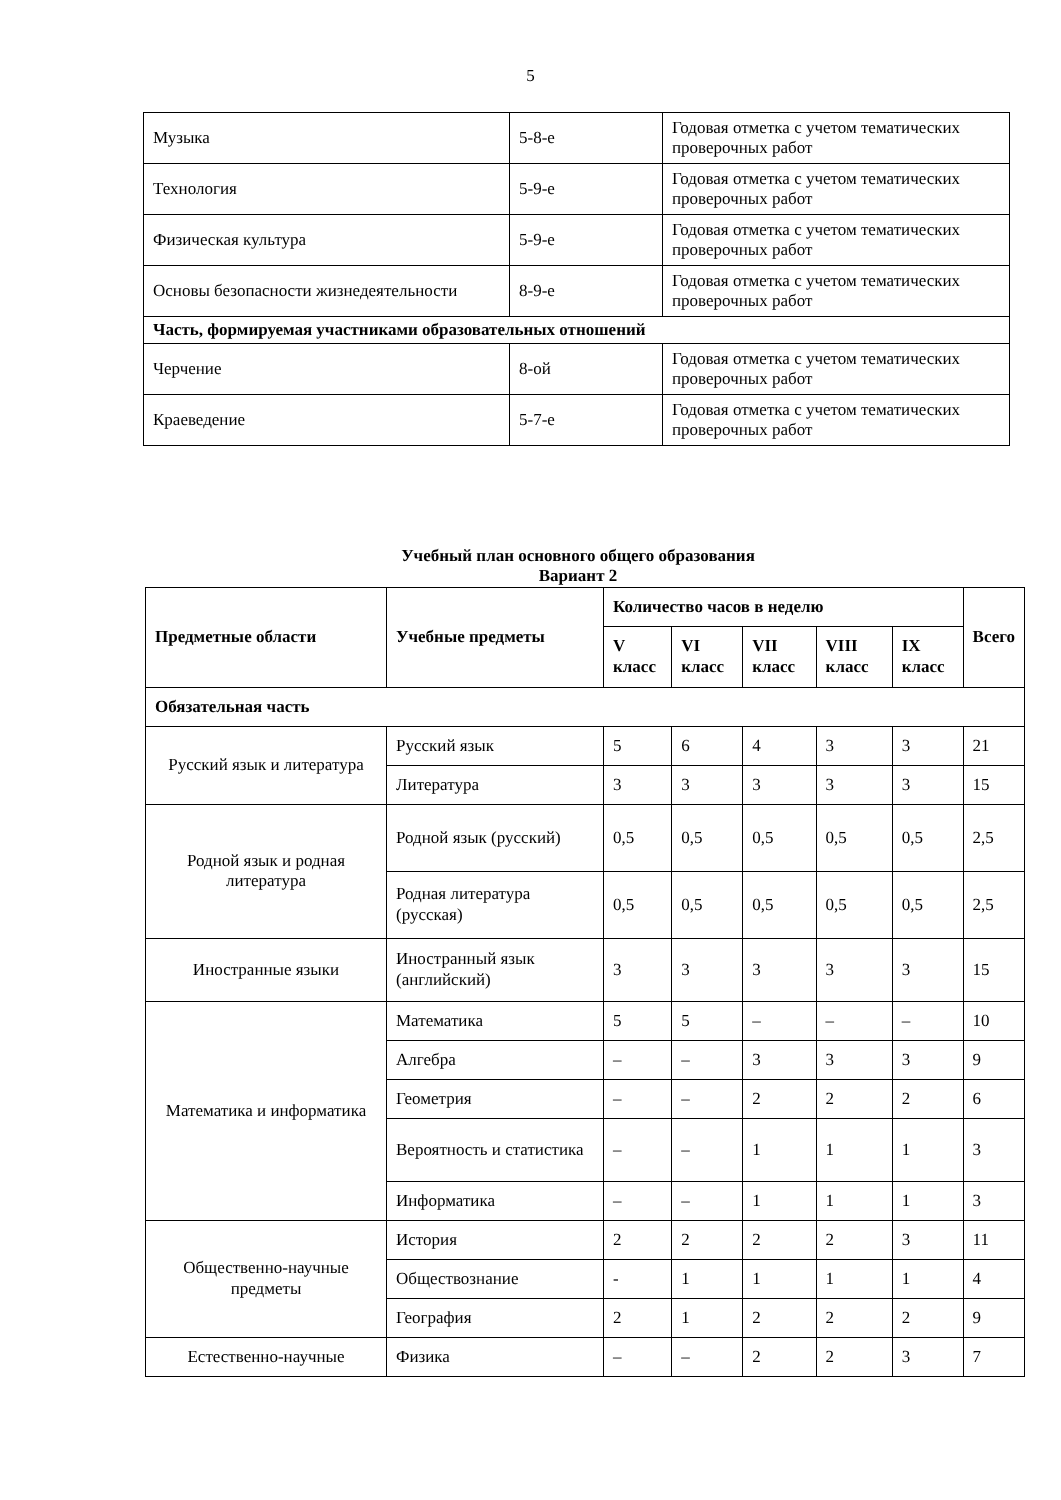5
| Музыка | 5-8-е | Годовая отметка с учетом тематических проверочных работ |
| Технология | 5-9-е | Годовая отметка с учетом тематических проверочных работ |
| Физическая культура | 5-9-е | Годовая отметка с учетом тематических проверочных работ |
| Основы безопасности жизнедеятельности | 8-9-е | Годовая отметка с учетом тематических проверочных работ |
| Часть, формируемая участниками образовательных отношений | | |
| Черчение | 8-ой | Годовая отметка с учетом тематических проверочных работ |
| Краеведение | 5-7-е | Годовая отметка с учетом тематических проверочных работ |
Учебный план основного общего образования
Вариант 2
| Предметные области | Учебные предметы | Количество часов в неделю | | | | | Всего |
| --- | --- | --- | --- | --- | --- | --- | --- |
| | | V класс | VI класс | VII класс | VIII класс | IX класс | |
| Обязательная часть | | | | | | | |
| Русский язык и литература | Русский язык | 5 | 6 | 4 | 3 | 3 | 21 |
| | Литература | 3 | 3 | 3 | 3 | 3 | 15 |
| Родной язык и родная литература | Родной язык (русский) | 0,5 | 0,5 | 0,5 | 0,5 | 0,5 | 2,5 |
| | Родная литература (русская) | 0,5 | 0,5 | 0,5 | 0,5 | 0,5 | 2,5 |
| Иностранные языки | Иностранный язык (английский) | 3 | 3 | 3 | 3 | 3 | 15 |
| Математика и информатика | Математика | 5 | 5 | – | – | – | 10 |
| | Алгебра | – | – | 3 | 3 | 3 | 9 |
| | Геометрия | – | – | 2 | 2 | 2 | 6 |
| | Вероятность и статистика | – | – | 1 | 1 | 1 | 3 |
| | Информатика | – | – | 1 | 1 | 1 | 3 |
| Общественно-научные предметы | История | 2 | 2 | 2 | 2 | 3 | 11 |
| | Обществознание | - | 1 | 1 | 1 | 1 | 4 |
| | География | 2 | 1 | 2 | 2 | 2 | 9 |
| Естественно-научные | Физика | – | – | 2 | 2 | 3 | 7 |